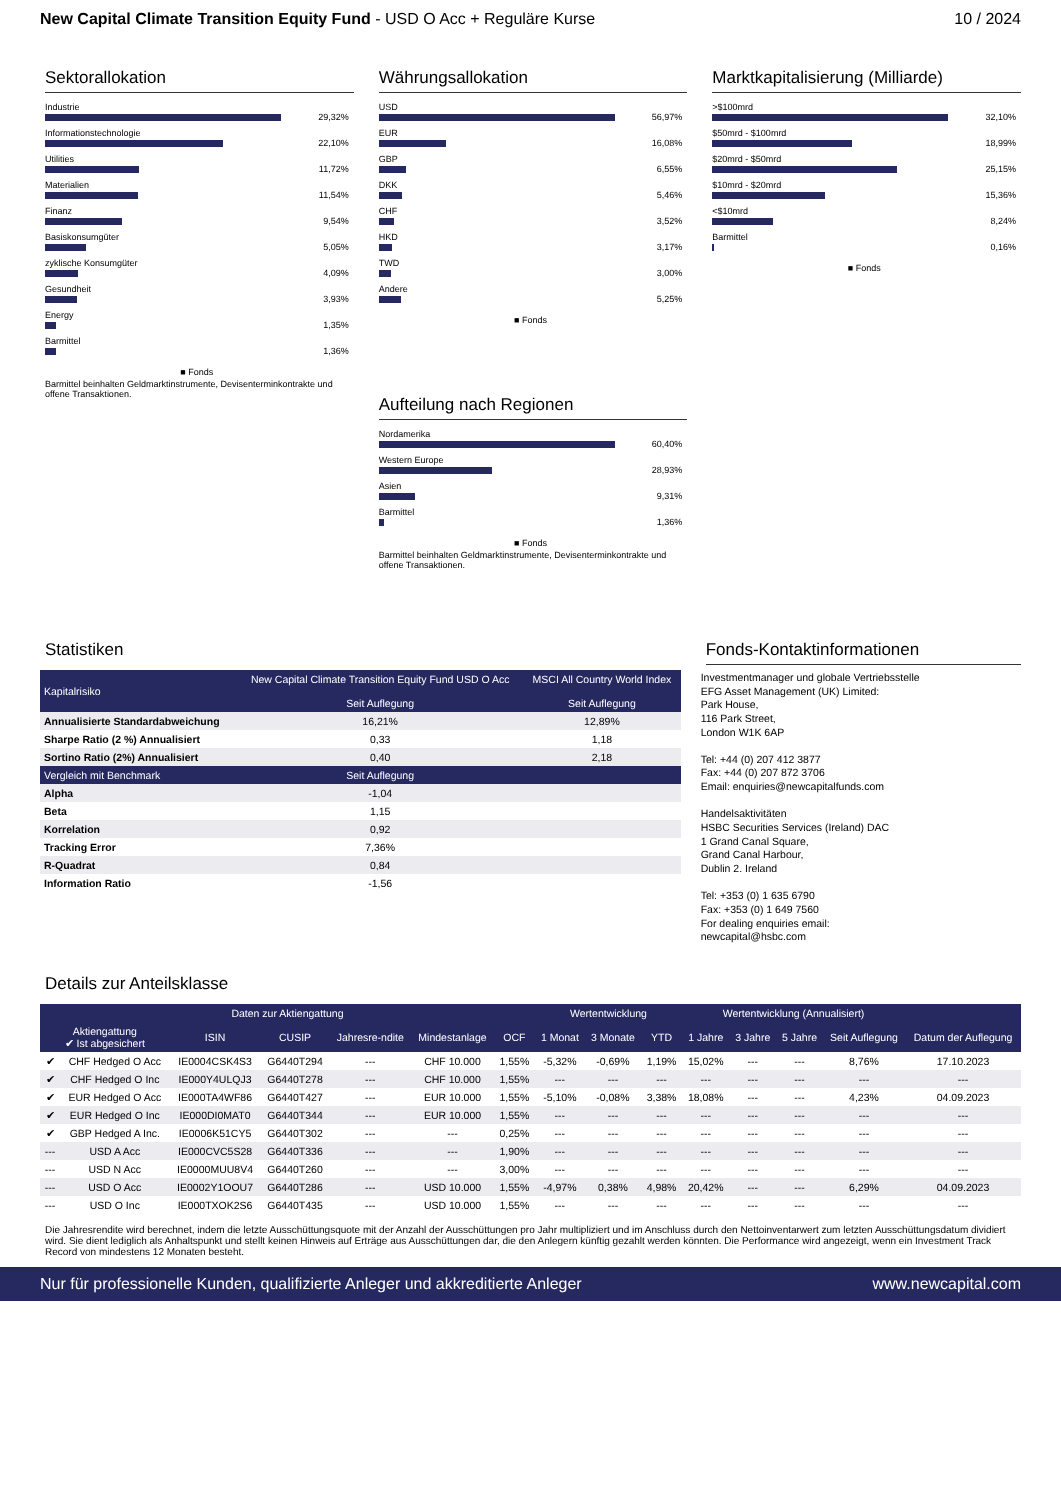New Capital Climate Transition Equity Fund - USD O Acc + Reguläre Kurse
10 / 2024
Sektorallokation
Industrie
29,32%
Informationstechnologie
22,10%
Utilities
11,72%
Materialien
11,54%
Finanz
9,54%
Basiskonsumgüter
5,05%
zyklische Konsumgüter
4,09%
Gesundheit
3,93%
Energy
1,35%
Barmittel
1,36%
■ Fonds
Barmittel beinhalten Geldmarktinstrumente, Devisenterminkontrakte und offene Transaktionen.
Währungsallokation
USD
56,97%
EUR
16,08%
GBP
6,55%
DKK
5,46%
CHF
3,52%
HKD
3,17%
TWD
3,00%
Andere
5,25%
■ Fonds
Aufteilung nach Regionen
Nordamerika
60,40%
Western Europe
28,93%
Asien
9,31%
Barmittel
1,36%
■ Fonds
Barmittel beinhalten Geldmarktinstrumente, Devisenterminkontrakte und offene Transaktionen.
Marktkapitalisierung (Milliarde)
>$100mrd
32,10%
$50mrd - $100mrd
18,99%
$20mrd - $50mrd
25,15%
$10mrd - $20mrd
15,36%
<$10mrd
8,24%
Barmittel
0,16%
■ Fonds
Statistiken
| Kapitalrisiko | New Capital Climate Transition Equity Fund USD O Acc Seit Auflegung | MSCI All Country World Index Seit Auflegung |
| --- | --- | --- |
| Annualisierte Standardabweichung | 16,21% | 12,89% |
| Sharpe Ratio (2 %) Annualisiert | 0,33 | 1,18 |
| Sortino Ratio (2%) Annualisiert | 0,40 | 2,18 |
| Vergleich mit Benchmark | Seit Auflegung | |
| Alpha | -1,04 | |
| Beta | 1,15 | |
| Korrelation | 0,92 | |
| Tracking Error | 7,36% | |
| R-Quadrat | 0,84 | |
| Information Ratio | -1,56 | |
Fonds-Kontaktinformationen
Investmentmanager und globale Vertriebsstelle
EFG Asset Management (UK) Limited:
Park House,
116 Park Street,
London W1K 6AP
Tel: +44 (0) 207 412 3877
Fax: +44 (0) 207 872 3706
Email: enquiries@newcapitalfunds.com
Handelsaktivitäten
HSBC Securities Services (Ireland) DAC
1 Grand Canal Square,
Grand Canal Harbour,
Dublin 2. Ireland
Tel: +353 (0) 1 635 6790
Fax: +353 (0) 1 649 7560
For dealing enquiries email:
newcapital@hsbc.com
Details zur Anteilsklasse
| Daten zur Aktiengattung | | | | | | | Wertentwicklung | | | Wertentwicklung (Annualisiert) | | | | |
| --- | --- | --- | --- | --- | --- | --- | --- | --- | --- | --- | --- | --- | --- | --- |
| Aktiengattung ✔ Ist abgesichert | | ISIN | CUSIP | Jahresre-ndite | Mindestanlage | OCF | 1 Monat | 3 Monate | YTD | 1 Jahre | 3 Jahre | 5 Jahre | Seit Auflegung | Datum der Auflegung |
| ✔ | CHF Hedged O Acc | IE0004CSK4S3 | G6440T294 | --- | CHF 10.000 | 1,55% | -5,32% | -0,69% | 1,19% | 15,02% | --- | --- | 8,76% | 17.10.2023 |
| ✔ | CHF Hedged O Inc | IE000Y4ULQJ3 | G6440T278 | --- | CHF 10.000 | 1,55% | --- | --- | --- | --- | --- | --- | --- | --- |
| ✔ | EUR Hedged O Acc | IE000TA4WF86 | G6440T427 | --- | EUR 10.000 | 1,55% | -5,10% | -0,08% | 3,38% | 18,08% | --- | --- | 4,23% | 04.09.2023 |
| ✔ | EUR Hedged O Inc | IE000DI0MAT0 | G6440T344 | --- | EUR 10.000 | 1,55% | --- | --- | --- | --- | --- | --- | --- | --- |
| ✔ | GBP Hedged A Inc. | IE0006K51CY5 | G6440T302 | --- | --- | 0,25% | --- | --- | --- | --- | --- | --- | --- | --- |
| --- | USD A Acc | IE000CVC5S28 | G6440T336 | --- | --- | 1,90% | --- | --- | --- | --- | --- | --- | --- | --- |
| --- | USD N Acc | IE0000MUU8V4 | G6440T260 | --- | --- | 3,00% | --- | --- | --- | --- | --- | --- | --- | --- |
| --- | USD O Acc | IE0002Y1OOU7 | G6440T286 | --- | USD 10.000 | 1,55% | -4,97% | 0,38% | 4,98% | 20,42% | --- | --- | 6,29% | 04.09.2023 |
| --- | USD O Inc | IE000TXOK2S6 | G6440T435 | --- | USD 10.000 | 1,55% | --- | --- | --- | --- | --- | --- | --- | --- |
Die Jahresrendite wird berechnet, indem die letzte Ausschüttungsquote mit der Anzahl der Ausschüttungen pro Jahr multipliziert und im Anschluss durch den Nettoinventarwert zum letzten Ausschüttungsdatum dividiert wird. Sie dient lediglich als Anhaltspunkt und stellt keinen Hinweis auf Erträge aus Ausschüttungen dar, die den Anlegern künftig gezahlt werden könnten. Die Performance wird angezeigt, wenn ein Investment Track Record von mindestens 12 Monaten besteht.
Nur für professionelle Kunden, qualifizierte Anleger und akkreditierte Anleger www.newcapital.com